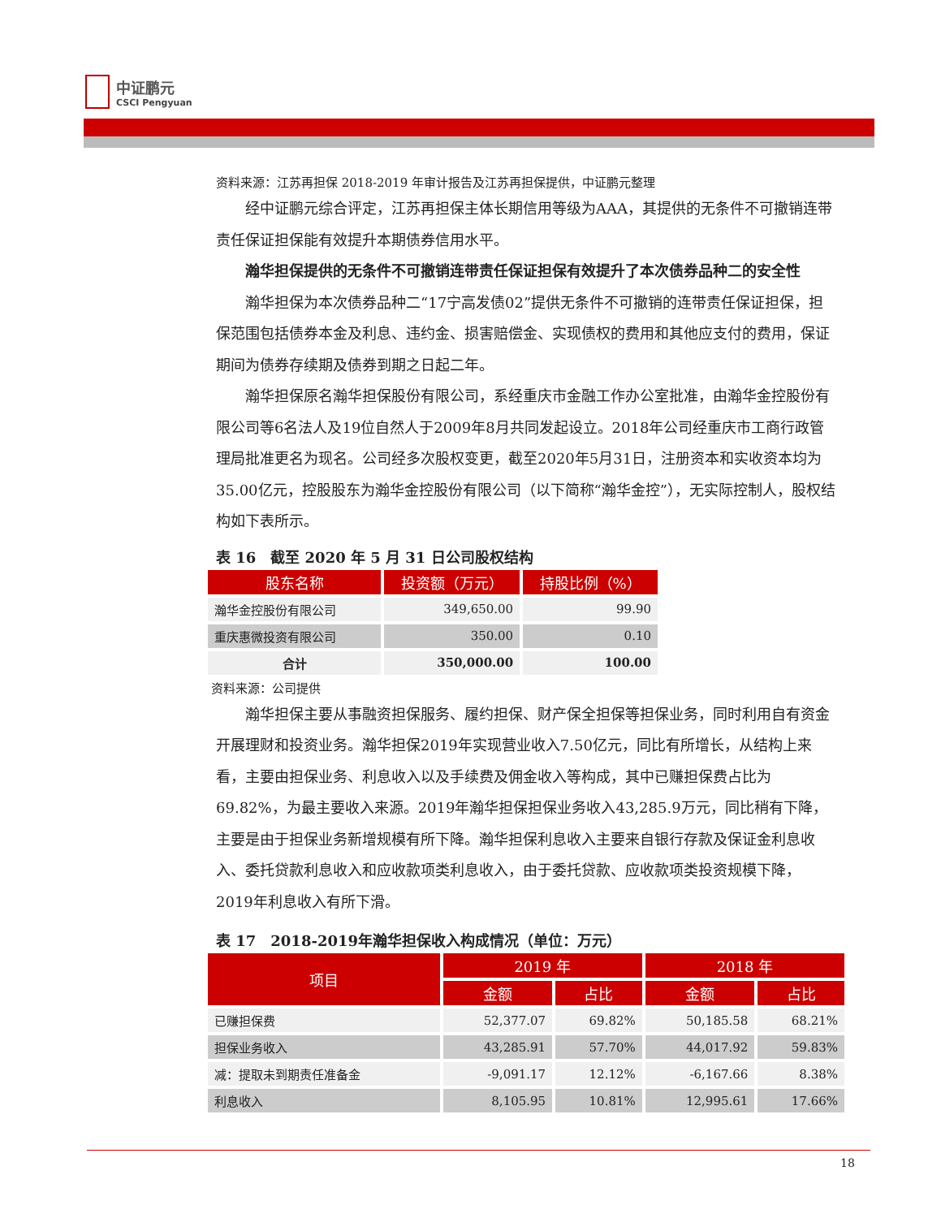中证鹏元
CSCI Pengyuan
资料来源：江苏再担保 2018-2019 年审计报告及江苏再担保提供，中证鹏元整理
经中证鹏元综合评定，江苏再担保主体长期信用等级为AAA，其提供的无条件不可撤销连带责任保证担保能有效提升本期债券信用水平。
瀚华担保提供的无条件不可撤销连带责任保证担保有效提升了本次债券品种二的安全性
瀚华担保为本次债券品种二“17宁高发债02”提供无条件不可撤销的连带责任保证担保，担保范围包括债券本金及利息、违约金、损害赔偿金、实现债权的费用和其他应支付的费用，保证期间为债券存续期及债券到期之日起二年。
瀚华担保原名瀚华担保股份有限公司，系经重庆市金融工作办公室批准，由瀚华金控股份有限公司等6名法人及19位自然人于2009年8月共同发起设立。2018年公司经重庆市工商行政管理局批准更名为现名。公司经多次股权变更，截至2020年5月31日，注册资本和实收资本均为35.00亿元，控股股东为瀚华金控股份有限公司（以下简称“瀚华金控”），无实际控制人，股权结构如下表所示。
表 16　截至 2020 年 5 月 31 日公司股权结构
| 股东名称 | 投资额（万元） | 持股比例（%） |
| --- | --- | --- |
| 瀚华金控股份有限公司 | 349,650.00 | 99.90 |
| 重庆惠微投资有限公司 | 350.00 | 0.10 |
| 合计 | 350,000.00 | 100.00 |
资料来源：公司提供
瀚华担保主要从事融资担保服务、履约担保、财产保全担保等担保业务，同时利用自有资金开展理财和投资业务。瀚华担保2019年实现营业收入7.50亿元，同比有所增长，从结构上来看，主要由担保业务、利息收入以及手续费及佣金收入等构成，其中已赚担保费占比为69.82%，为最主要收入来源。2019年瀚华担保担保业务收入43,285.9万元，同比稍有下降，主要是由于担保业务新增规模有所下降。瀚华担保利息收入主要来自银行存款及保证金利息收入、委托贷款利息收入和应收款项类利息收入，由于委托贷款、应收款项类投资规模下降，2019年利息收入有所下滑。
表 17　2018-2019年瀚华担保收入构成情况（单位：万元）
| 项目 | 2019 年 | | 2018 年 | |
| --- | --- | --- | --- | --- |
| | 金额 | 占比 | 金额 | 占比 |
| 已赚担保费 | 52,377.07 | 69.82% | 50,185.58 | 68.21% |
| 担保业务收入 | 43,285.91 | 57.70% | 44,017.92 | 59.83% |
| 减：提取未到期责任准备金 | -9,091.17 | 12.12% | -6,167.66 | 8.38% |
| 利息收入 | 8,105.95 | 10.81% | 12,995.61 | 17.66% |
18